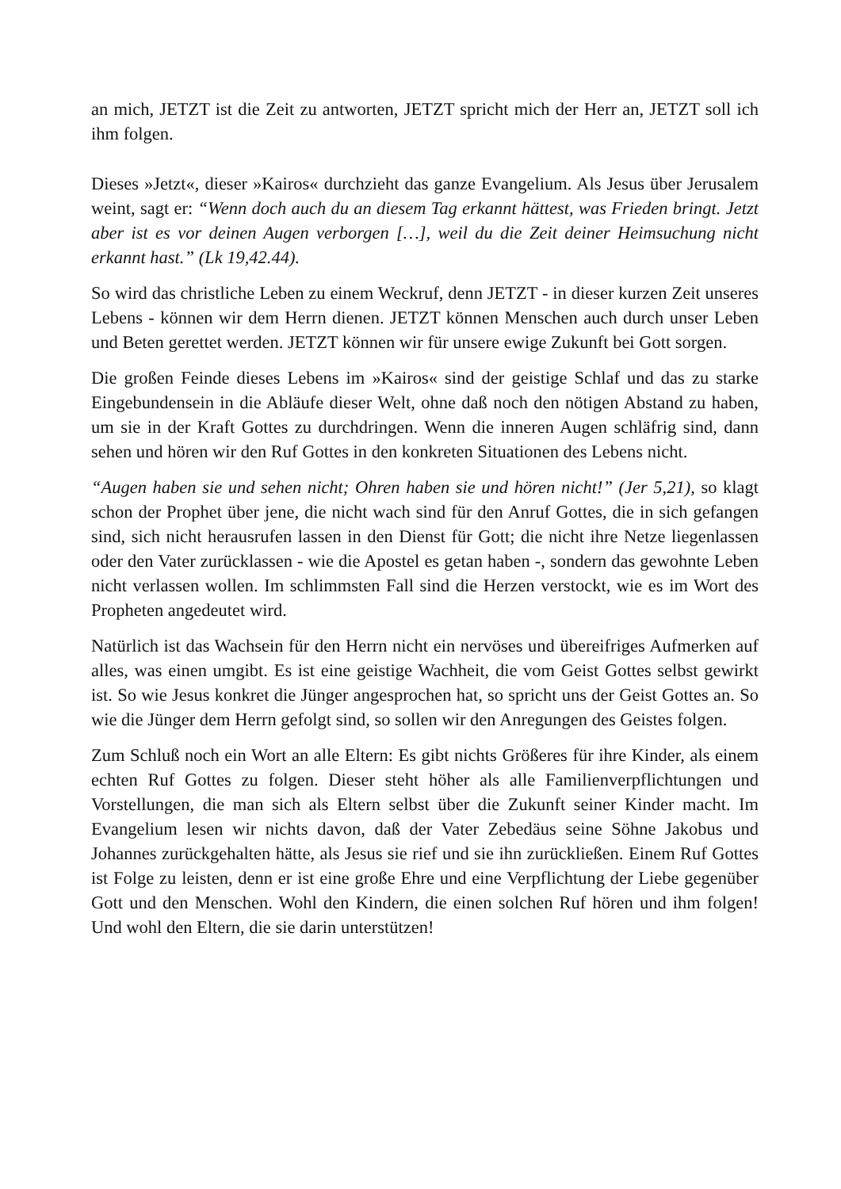an mich, JETZT ist die Zeit zu antworten, JETZT spricht mich der Herr an, JETZT soll ich ihm folgen.
Dieses »Jetzt«, dieser »Kairos« durchzieht das ganze Evangelium. Als Jesus über Jerusalem weint, sagt er: “Wenn doch auch du an diesem Tag erkannt hättest, was Frieden bringt. Jetzt aber ist es vor deinen Augen verborgen […], weil du die Zeit deiner Heimsuchung nicht erkannt hast.” (Lk 19,42.44).
So wird das christliche Leben zu einem Weckruf, denn JETZT - in dieser kurzen Zeit unseres Lebens - können wir dem Herrn dienen. JETZT können Menschen auch durch unser Leben und Beten gerettet werden. JETZT können wir für unsere ewige Zukunft bei Gott sorgen.
Die großen Feinde dieses Lebens im »Kairos« sind der geistige Schlaf und das zu starke Eingebundensein in die Abläufe dieser Welt, ohne daß noch den nötigen Abstand zu haben, um sie in der Kraft Gottes zu durchdringen. Wenn die inneren Augen schläfrig sind, dann sehen und hören wir den Ruf Gottes in den konkreten Situationen des Lebens nicht.
“Augen haben sie und sehen nicht; Ohren haben sie und hören nicht!” (Jer 5,21), so klagt schon der Prophet über jene, die nicht wach sind für den Anruf Gottes, die in sich gefangen sind, sich nicht herausrufen lassen in den Dienst für Gott; die nicht ihre Netze liegenlassen oder den Vater zurücklassen - wie die Apostel es getan haben -, sondern das gewohnte Leben nicht verlassen wollen. Im schlimmsten Fall sind die Herzen verstockt, wie es im Wort des Propheten angedeutet wird.
Natürlich ist das Wachsein für den Herrn nicht ein nervöses und übereifriges Aufmerken auf alles, was einen umgibt. Es ist eine geistige Wachheit, die vom Geist Gottes selbst gewirkt ist. So wie Jesus konkret die Jünger angesprochen hat, so spricht uns der Geist Gottes an. So wie die Jünger dem Herrn gefolgt sind, so sollen wir den Anregungen des Geistes folgen.
Zum Schluß noch ein Wort an alle Eltern: Es gibt nichts Größeres für ihre Kinder, als einem echten Ruf Gottes zu folgen. Dieser steht höher als alle Familienverpflichtungen und Vorstellungen, die man sich als Eltern selbst über die Zukunft seiner Kinder macht. Im Evangelium lesen wir nichts davon, daß der Vater Zebedäus seine Söhne Jakobus und Johannes zurückgehalten hätte, als Jesus sie rief und sie ihn zurückließen. Einem Ruf Gottes ist Folge zu leisten, denn er ist eine große Ehre und eine Verpflichtung der Liebe gegenüber Gott und den Menschen. Wohl den Kindern, die einen solchen Ruf hören und ihm folgen! Und wohl den Eltern, die sie darin unterstützen!